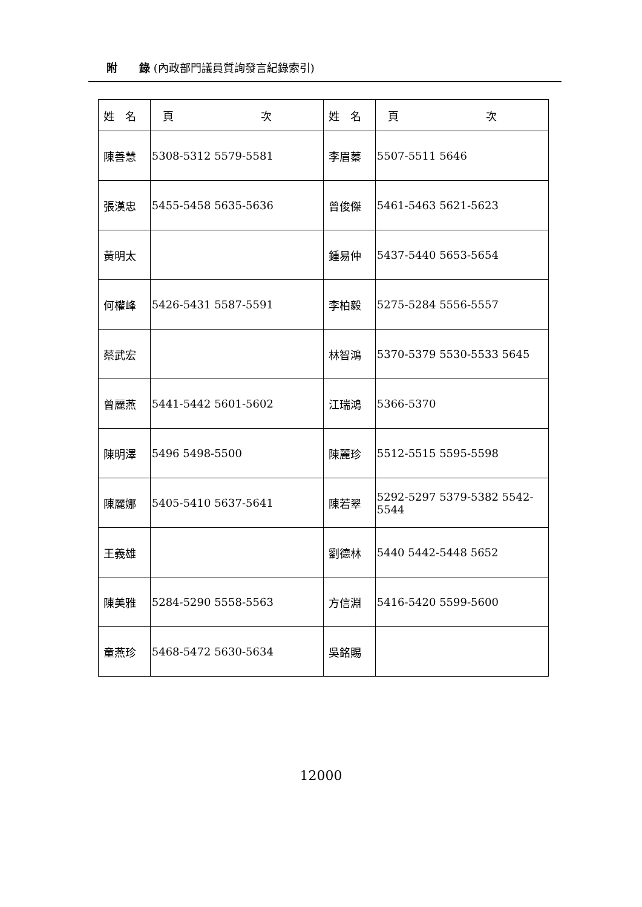附　　錄 (內政部門議員質詢發言紀錄索引)
| 姓 名 | 頁 次 | 姓 名 | 頁 次 |
| --- | --- | --- | --- |
| 陳善慧 | 5308-5312 5579-5581 | 李眉蓁 | 5507-5511 5646 |
| 張漢忠 | 5455-5458 5635-5636 | 曾俊傑 | 5461-5463 5621-5623 |
| 黃明太 | | 鍾易仲 | 5437-5440 5653-5654 |
| 何權峰 | 5426-5431 5587-5591 | 李柏毅 | 5275-5284 5556-5557 |
| 蔡武宏 | | 林智鴻 | 5370-5379 5530-5533 5645 |
| 曾麗燕 | 5441-5442 5601-5602 | 江瑞鴻 | 5366-5370 |
| 陳明澤 | 5496 5498-5500 | 陳麗珍 | 5512-5515 5595-5598 |
| 陳麗娜 | 5405-5410 5637-5641 | 陳若翠 | 5292-5297 5379-5382 5542-5544 |
| 王義雄 | | 劉德林 | 5440 5442-5448 5652 |
| 陳美雅 | 5284-5290 5558-5563 | 方信淵 | 5416-5420 5599-5600 |
| 童燕珍 | 5468-5472 5630-5634 | 吳銘賜 | |
12000